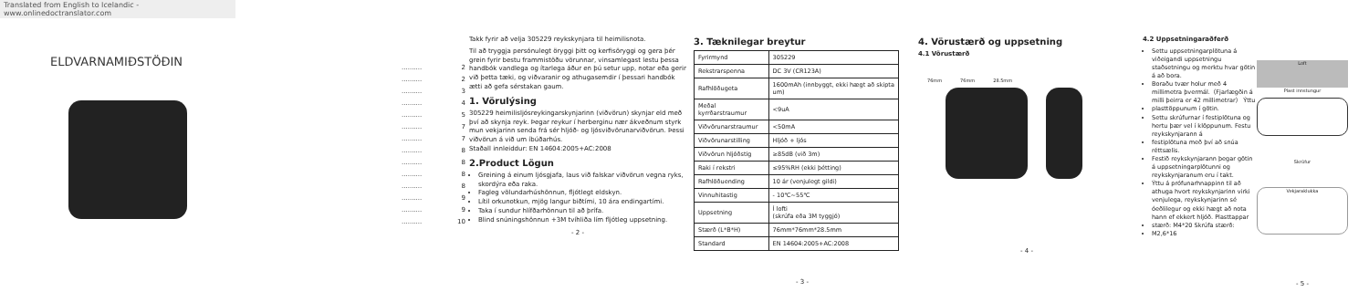Translated from English to Icelandic - www.onlinedoctranslator.com
ELDVARNAMIÐSTÖÐIN
.......... 2
.......... 2
.......... 3
.......... 4
.......... 5
.......... 7
.......... 7
.......... 8
.......... 8
.......... 8
.......... 8
.......... 9
.......... 9
.......... 10
Takk fyrir að velja 305229 reykskynjara til heimilisnota.
Til að tryggja persónulegt öryggi þitt og kerfisöryggi og gera þér grein fyrir bestu frammistöðu vörunnar, vinsamlegast lestu þessa handbók vandlega og ítarlega áður en þú setur upp, notar eða gerir við þetta tæki, og viðvaranir og athugasemdir í þessari handbók ætti að gefa sérstakan gaum.
1. Vörulýsing
305229 heimilisljósreykingarskynjarinn (viðvörun) skynjar eld með því að skynja reyk. Þegar reykur í herberginu nær ákveðnum styrk mun vekjarinn senda frá sér hljóð- og ljósviðvörunarviðvörun. Þessi viðvörun á við um íbúðarhús.
Staðall innleiddur: EN 14604:2005+AC:2008
2.Product Lögun
Greining á einum ljósgjafa, laus við falskar viðvörun vegna ryks, skordýra eða raka.
Fagleg völundarhúshönnun, fljótlegt eldskyn.
Lítil orkunotkun, mjög langur biðtími, 10 ára endingartími.
Taka í sundur hlífðarhönnun til að þrífa.
Blind snúningshönnun +3M tvíhliða lím fljótleg uppsetning.
- 2 -
3. Tæknilegar breytur
| Fyrirmynd | 305229 |
| Rekstrarspenna | DC 3V (CR123A) |
| Rafhlöðugeta | 1600mAh (innbyggt, ekki hægt að skipta um) |
| Meðal kyrrðarstraumur | <9uA |
| Viðvörunarstraumur | <50mA |
| Viðvörunarstilling | Hljóð + ljós |
| Viðvörun hljóðstig | ≥85dB (við 3m) |
| Raki í rekstri | ≤95%RH (ekki þétting) |
| Rafhlöðuending | 10 ár (venjulegt gildi) |
| Vinnuhitastig | - 10℃~55℃ |
| Uppsetning | Í lofti (skrúfa eða 3M tyggjó) |
| Stærð (L*B*H) | 76mm*76mm*28.5mm |
| Standard | EN 14604:2005+AC:2008 |
- 3 -
4. Vörustærð og uppsetning
4.1 Vörustærð
76mm 76mm 28.5mm
- 4 -
4.2 Uppsetningaraðferð
Settu uppsetningarplötuna á viðeigandi uppsetningu staðsetningu og merktu hvar götin á að bora.
Boraðu tvær holur með 4 millimetra þvermál.（Fjarlægðin á milli þeirra er 42 millimetrar） Ýttu
plasttöppunum í götin.
Settu skrúfurnar í festiplötuna og hertu þær vel í klöppunum. Festu reykskynjarann á
festiplötuna með því að snúa réttsælis.
Festið reykskynjarann þegar götin á uppsetningarplötunni og reykskynjaranum eru í takt.
Ýttu á prófunarhnappinn til að athuga hvort reykskynjarinn virki venjulega, reykskynjarinn sé óeðlilegur og ekki hægt að nota hann ef ekkert hljóð. Plasttappar
stærð: M4*20 Skrúfa stærð:
M2,6*16
Loft
Plast innstungur
Skrúfur
Vekjaraklukka
- 5 -